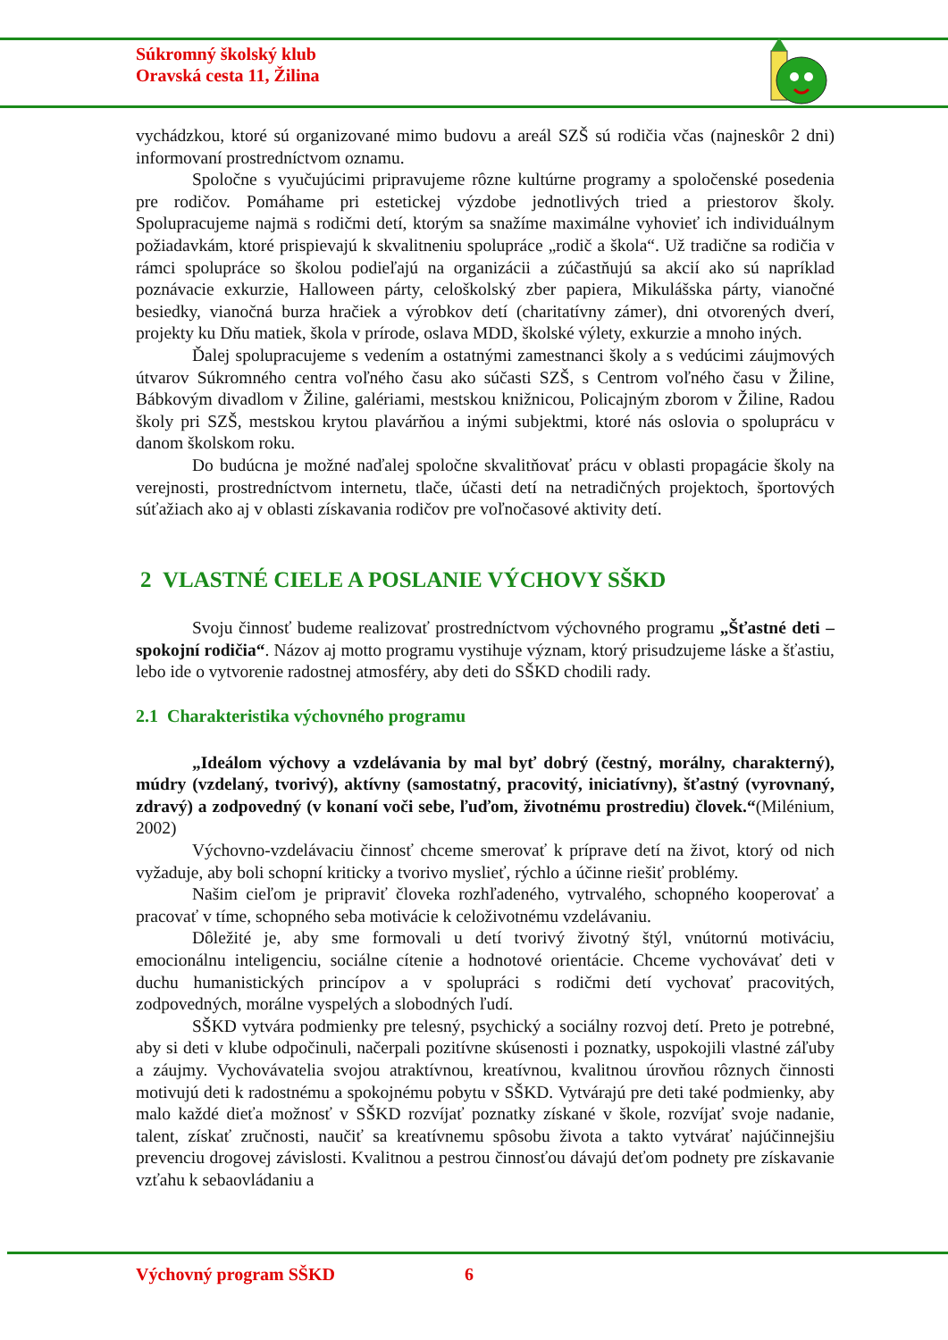Súkromný školský klub
Oravská cesta 11, Žilina
vychádzkou, ktoré sú organizované mimo budovu a areál SZŠ sú rodičia včas (najneskôr 2 dni) informovaní prostredníctvom oznamu.
Spoločne s vyučujúcimi pripravujeme rôzne kultúrne programy a spoločenské posedenia pre rodičov. Pomáhame pri estetickej výzdobe jednotlivých tried a priestorov školy. Spolupracujeme najmä s rodičmi detí, ktorým sa snažíme maximálne vyhovieť ich individuálnym požiadavkám, ktoré prispievajú k skvalitneniu spolupráce „rodič a škola“. Už tradične sa rodičia v rámci spolupráce so školou podieľajú na organizácii a zúčastňujú sa akcií ako sú napríklad poznávacie exkurzie, Halloween párty, celoškolský zber papiera, Mikulášska párty, vianočné besiedky, vianočná burza hračiek a výrobkov detí (charitatívny zámer), dni otvorených dverí, projekty ku Dňu matiek, škola v prírode, oslava MDD, školské výlety, exkurzie a mnoho iných.
Ďalej spolupracujeme s vedením a ostatnými zamestnanci školy a s vedúcimi záujmových útvarov Súkromného centra voľného času ako súčasti SZŠ, s Centrom voľného času v Žiline, Bábkovým divadlom v Žiline, galériami, mestskou knižnicou, Policajným zborom v Žiline, Radou školy pri SZŠ, mestskou krytou plavárňou a inými subjektmi, ktoré nás oslovia o spoluprácu v danom školskom roku.
Do budúcna je možné naďalej spoločne skvalitňovať prácu v oblasti propagácie školy na verejnosti, prostredníctvom internetu, tlače, účasti detí na netradičných projektoch, športových súťažiach ako aj v oblasti získavania rodičov pre voľnočasové aktivity detí.
2 VLASTNÉ CIELE A POSLANIE VÝCHOVY SŠKD
Svoju činnosť budeme realizovať prostredníctvom výchovného programu „Šťastné deti – spokojní rodičia“. Názov aj motto programu vystihuje význam, ktorý prisudzujeme láske a šťastiu, lebo ide o vytvorenie radostnej atmosféry, aby deti do SŠKD chodili rady.
2.1 Charakteristika výchovného programu
„Ideálom výchovy a vzdelávania by mal byť dobrý (čestný, morálny, charakterný), múdry (vzdelaný, tvorivý), aktívny (samostatný, pracovitý, iniciatívny), šťastný (vyrovnaný, zdravý) a zodpovedný (v konaní voči sebe, ľuďom, životnému prostrediu) človek.“(Milénium, 2002)
Výchovno-vzdelávaciu činnosť chceme smerovať k príprave detí na život, ktorý od nich vyžaduje, aby boli schopní kriticky a tvorivo myslieť, rýchlo a účinne riešiť problémy.
Našim cieľom je pripraviť človeka rozhľadeného, vytrvalého, schopného kooperovať a pracovať v tíme, schopného seba motivácie k celoživotnému vzdelávaniu.
Dôležité je, aby sme formovali u detí tvorivý životný štýl, vnútornú motiváciu, emocionálnu inteligenciu, sociálne cítenie a hodnotové orientácie. Chceme vychovávať deti v duchu humanistických princípov a v spolupráci s rodičmi detí vychovať pracovitých, zodpovedných, morálne vyspelých a slobodných ľudí.
SŠKD vytvára podmienky pre telesný, psychický a sociálny rozvoj detí. Preto je potrebné, aby si deti v klube odpočinuli, načerpali pozitívne skúsenosti i poznatky, uspokojili vlastné záľuby a záujmy. Vychovávatelia svojou atraktívnou, kreatívnou, kvalitnou úrovňou rôznych činnosti motivujú deti k radostnému a spokojnému pobytu v SŠKD. Vytvárajú pre deti také podmienky, aby malo každé dieťa možnosť v SŠKD rozvíjať poznatky získané v škole, rozvíjať svoje nadanie, talent, získať zručnosti, naučiť sa kreatívnemu spôsobu života a takto vytvárať najúčinnejšiu prevenciu drogovej závislosti. Kvalitnou a pestrou činnosťou dávajú deťom podnety pre získavanie vzťahu k sebaovládaniu a
Výchovný program SŠKD 6